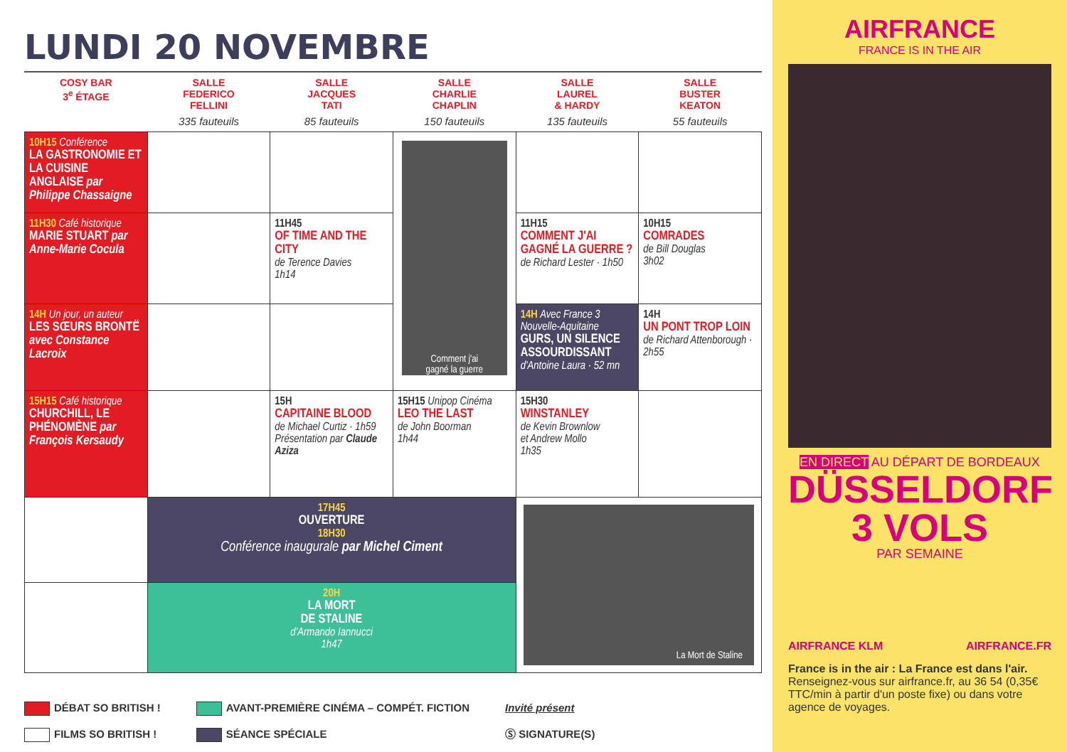LUNDI 20 NOVEMBRE
| COSY BAR 3<sup>e</sup> ÉTAGE | SALLE FEDERICO FELLINI 335 fauteuils | SALLE JACQUES TATI 85 fauteuils | SALLE CHARLIE CHAPLIN 150 fauteuils | SALLE LAUREL & HARDY 135 fauteuils | SALLE BUSTER KEATON 55 fauteuils |
| --- | --- | --- | --- | --- | --- |
| 10H15 Conférence LA GASTRONOMIE ET LA CUISINE ANGLAISE par Philippe Chassaigne | | | Comment j'ai gagné la guerre | | |
| 11H30 Café historique MARIE STUART par Anne-Marie Cocula | | 11H45 OF TIME AND THE CITY de Terence Davies 1h14 | | 11H15 COMMENT J'AI GAGNÉ LA GUERRE ? de Richard Lester · 1h50 | 10H15 COMRADES de Bill Douglas 3h02 |
| 14H Un jour, un auteur LES SŒURS BRONTË avec Constance Lacroix | | | | 14H Avec France 3 Nouvelle-Aquitaine GURS, UN SILENCE ASSOURDISSANT d'Antoine Laura · 52 mn | 14H UN PONT TROP LOIN de Richard Attenborough · 2h55 |
| 15H15 Café historique CHURCHILL, LE PHÉNOMÈNE par François Kersaudy | | 15H CAPITAINE BLOOD de Michael Curtiz · 1h59 Présentation par Claude Aziza | 15H15 Unipop Cinéma LEO THE LAST de John Boorman 1h44 | 15H30 WINSTANLEY de Kevin Brownlow et Andrew Mollo 1h35 | |
| | 17H45 OUVERTURE 18H30 Conférence inaugurale par Michel Ciment | | | La Mort de Staline | |
| | 20H LA MORT DE STALINE d'Armando Iannucci 1h47 | | | | |
DÉBAT SO BRITISH !
FILMS SO BRITISH !
AVANT-PREMIÈRE CINÉMA – COMPÉT. FICTION
SÉANCE SPÉCIALE
Invité présent
Ⓢ SIGNATURE(S)
AIRFRANCE
FRANCE IS IN THE AIR
EN DIRECT AU DÉPART DE BORDEAUX
DÜSSELDORF
3 VOLS
PAR SEMAINE
AIRFRANCE KLM AIRFRANCE.FR
France is in the air : La France est dans l'air.
Renseignez-vous sur airfrance.fr, au 36 54 (0,35€ TTC/min à partir d'un poste fixe) ou dans votre agence de voyages.